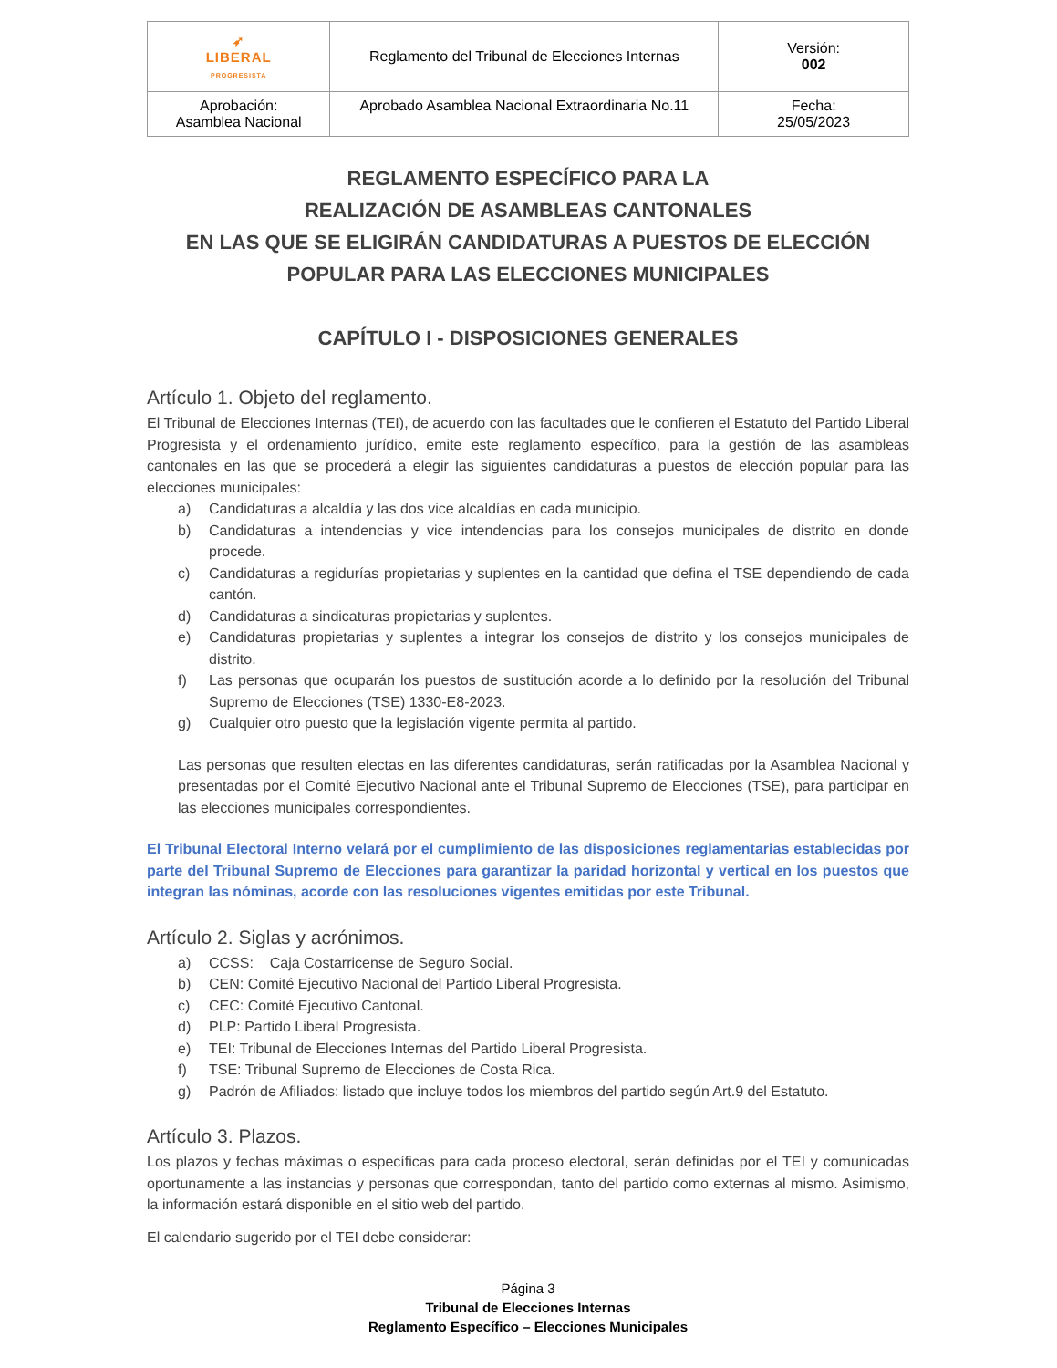| ➶ LIBERAL PROGRESISTA | Reglamento del Tribunal de Elecciones Internas | Versión: 002 |
| Aprobación: Asamblea Nacional | Aprobado Asamblea Nacional Extraordinaria No.11 | Fecha: 25/05/2023 |
REGLAMENTO ESPECÍFICO PARA LA
REALIZACIÓN DE ASAMBLEAS CANTONALES
EN LAS QUE SE ELIGIRÁN CANDIDATURAS A PUESTOS DE ELECCIÓN
POPULAR PARA LAS ELECCIONES MUNICIPALES
CAPÍTULO I - DISPOSICIONES GENERALES
Artículo 1. Objeto del reglamento.
El Tribunal de Elecciones Internas (TEI), de acuerdo con las facultades que le confieren el Estatuto del Partido Liberal Progresista y el ordenamiento jurídico, emite este reglamento específico, para la gestión de las asambleas cantonales en las que se procederá a elegir las siguientes candidaturas a puestos de elección popular para las elecciones municipales:
a) Candidaturas a alcaldía y las dos vice alcaldías en cada municipio.
b) Candidaturas a intendencias y vice intendencias para los consejos municipales de distrito en donde procede.
c) Candidaturas a regidurías propietarias y suplentes en la cantidad que defina el TSE dependiendo de cada cantón.
d) Candidaturas a sindicaturas propietarias y suplentes.
e) Candidaturas propietarias y suplentes a integrar los consejos de distrito y los consejos municipales de distrito.
f) Las personas que ocuparán los puestos de sustitución acorde a lo definido por la resolución del Tribunal Supremo de Elecciones (TSE) 1330-E8-2023.
g) Cualquier otro puesto que la legislación vigente permita al partido.
Las personas que resulten electas en las diferentes candidaturas, serán ratificadas por la Asamblea Nacional y presentadas por el Comité Ejecutivo Nacional ante el Tribunal Supremo de Elecciones (TSE), para participar en las elecciones municipales correspondientes.
El Tribunal Electoral Interno velará por el cumplimiento de las disposiciones reglamentarias establecidas por parte del Tribunal Supremo de Elecciones para garantizar la paridad horizontal y vertical en los puestos que integran las nóminas, acorde con las resoluciones vigentes emitidas por este Tribunal.
Artículo 2. Siglas y acrónimos.
a) CCSS: Caja Costarricense de Seguro Social.
b) CEN: Comité Ejecutivo Nacional del Partido Liberal Progresista.
c) CEC: Comité Ejecutivo Cantonal.
d) PLP: Partido Liberal Progresista.
e) TEI: Tribunal de Elecciones Internas del Partido Liberal Progresista.
f) TSE: Tribunal Supremo de Elecciones de Costa Rica.
g) Padrón de Afiliados: listado que incluye todos los miembros del partido según Art.9 del Estatuto.
Artículo 3. Plazos.
Los plazos y fechas máximas o específicas para cada proceso electoral, serán definidas por el TEI y comunicadas oportunamente a las instancias y personas que correspondan, tanto del partido como externas al mismo. Asimismo, la información estará disponible en el sitio web del partido.
El calendario sugerido por el TEI debe considerar:
Página 3
Tribunal de Elecciones Internas
Reglamento Específico – Elecciones Municipales